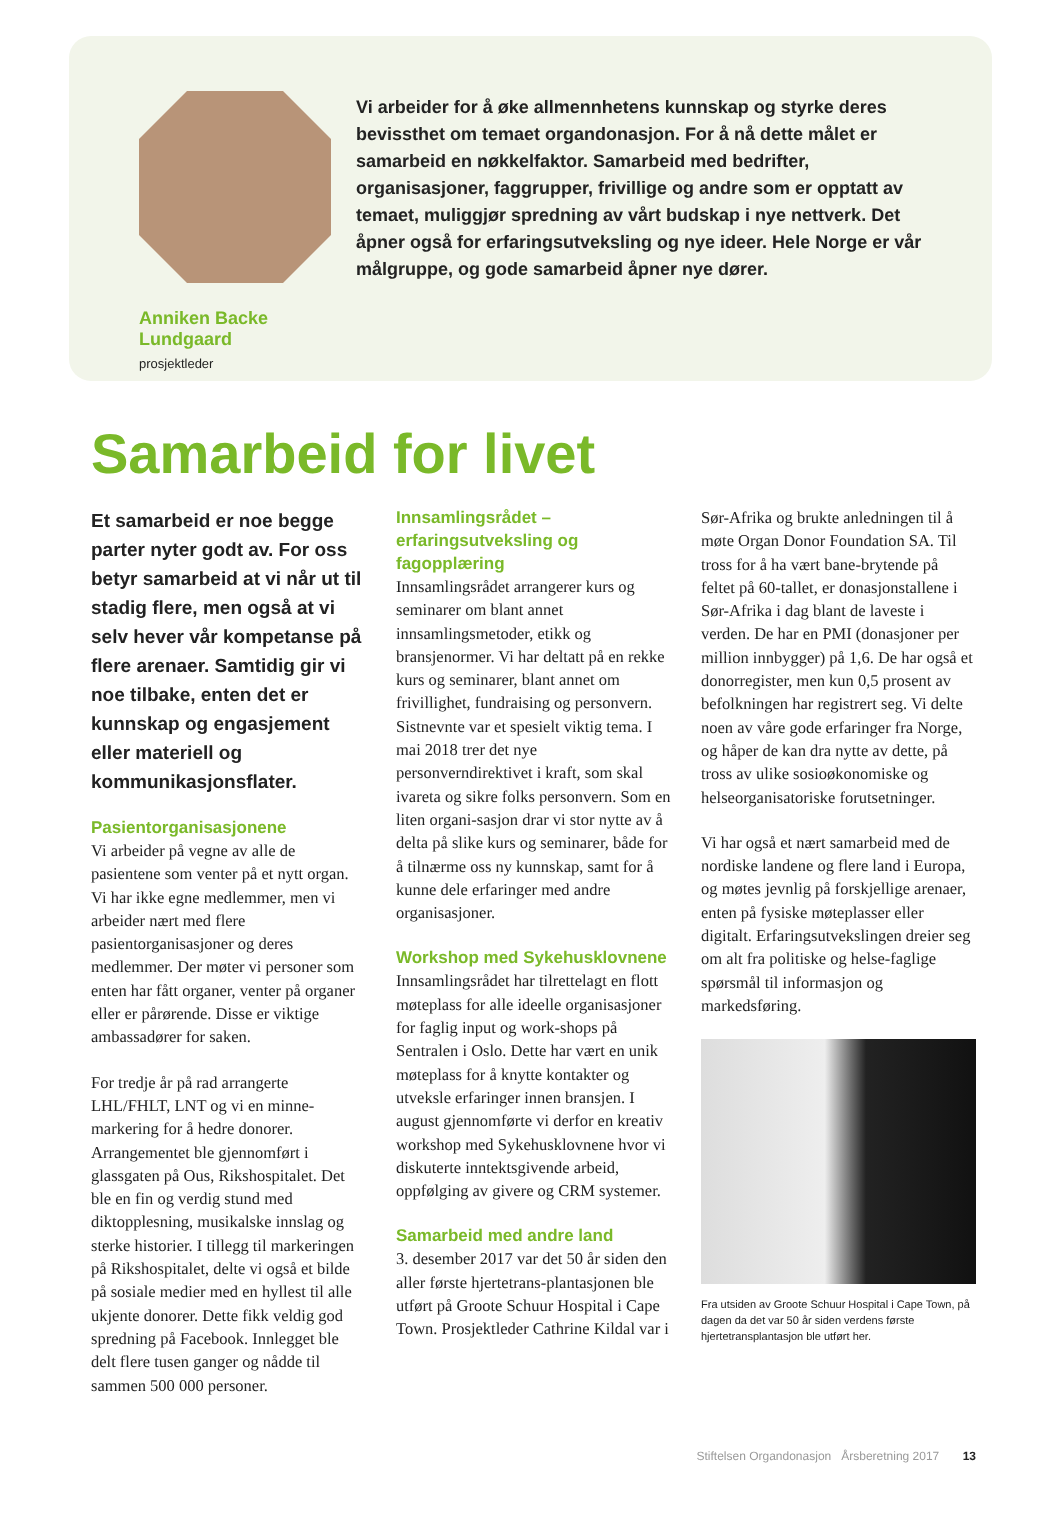Anniken Backe Lundgaard
prosjektleder
Vi arbeider for å øke allmennhetens kunnskap og styrke deres bevissthet om temaet organdonasjon. For å nå dette målet er samarbeid en nøkkelfaktor. Samarbeid med bedrifter, organisasjoner, faggrupper, frivillige og andre som er opptatt av temaet, muliggjør spredning av vårt budskap i nye nettverk. Det åpner også for erfaringsutveksling og nye ideer. Hele Norge er vår målgruppe, og gode samarbeid åpner nye dører.
Samarbeid for livet
Et samarbeid er noe begge parter nyter godt av. For oss betyr samarbeid at vi når ut til stadig flere, men også at vi selv hever vår kompetanse på flere arenaer. Samtidig gir vi noe tilbake, enten det er kunnskap og engasjement eller materiell og kommunikasjonsflater.
Pasientorganisasjonene
Vi arbeider på vegne av alle de pasientene som venter på et nytt organ. Vi har ikke egne medlemmer, men vi arbeider nært med flere pasientorganisasjoner og deres medlemmer. Der møter vi personer som enten har fått organer, venter på organer eller er pårørende. Disse er viktige ambassadører for saken.
For tredje år på rad arrangerte LHL/FHLT, LNT og vi en minne-markering for å hedre donorer. Arrangementet ble gjennomført i glassgaten på Ous, Rikshospitalet. Det ble en fin og verdig stund med diktopplesning, musikalske innslag og sterke historier. I tillegg til markeringen på Rikshospitalet, delte vi også et bilde på sosiale medier med en hyllest til alle ukjente donorer. Dette fikk veldig god spredning på Facebook. Innlegget ble delt flere tusen ganger og nådde til sammen 500 000 personer.
Innsamlingsrådet – erfaringsutveksling og fagopplæring
Innsamlingsrådet arrangerer kurs og seminarer om blant annet innsamlingsmetoder, etikk og bransjenormer. Vi har deltatt på en rekke kurs og seminarer, blant annet om frivillighet, fundraising og personvern. Sistnevnte var et spesielt viktig tema. I mai 2018 trer det nye personverndirektivet i kraft, som skal ivareta og sikre folks personvern. Som en liten organi-sasjon drar vi stor nytte av å delta på slike kurs og seminarer, både for å tilnærme oss ny kunnskap, samt for å kunne dele erfaringer med andre organisasjoner.
Workshop med Sykehusklovnene
Innsamlingsrådet har tilrettelagt en flott møteplass for alle ideelle organisasjoner for faglig input og work-shops på Sentralen i Oslo. Dette har vært en unik møteplass for å knytte kontakter og utveksle erfaringer innen bransjen. I august gjennomførte vi derfor en kreativ workshop med Sykehusklovnene hvor vi diskuterte inntektsgivende arbeid, oppfølging av givere og CRM systemer.
Samarbeid med andre land
3. desember 2017 var det 50 år siden den aller første hjertetrans-plantasjonen ble utført på Groote Schuur Hospital i Cape Town. Prosjektleder Cathrine Kildal var i
Sør-Afrika og brukte anledningen til å møte Organ Donor Foundation SA. Til tross for å ha vært bane-brytende på feltet på 60-tallet, er donasjonstallene i Sør-Afrika i dag blant de laveste i verden. De har en PMI (donasjoner per million innbygger) på 1,6. De har også et donorregister, men kun 0,5 prosent av befolkningen har registrert seg. Vi delte noen av våre gode erfaringer fra Norge, og håper de kan dra nytte av dette, på tross av ulike sosioøkonomiske og helseorganisatoriske forutsetninger.
Vi har også et nært samarbeid med de nordiske landene og flere land i Europa, og møtes jevnlig på forskjellige arenaer, enten på fysiske møteplasser eller digitalt. Erfaringsutvekslingen dreier seg om alt fra politiske og helse-faglige spørsmål til informasjon og markedsføring.
Fra utsiden av Groote Schuur Hospital i Cape Town, på dagen da det var 50 år siden verdens første hjertetransplantasjon ble utført her.
Stiftelsen Organdonasjon Årsberetning 2017 13